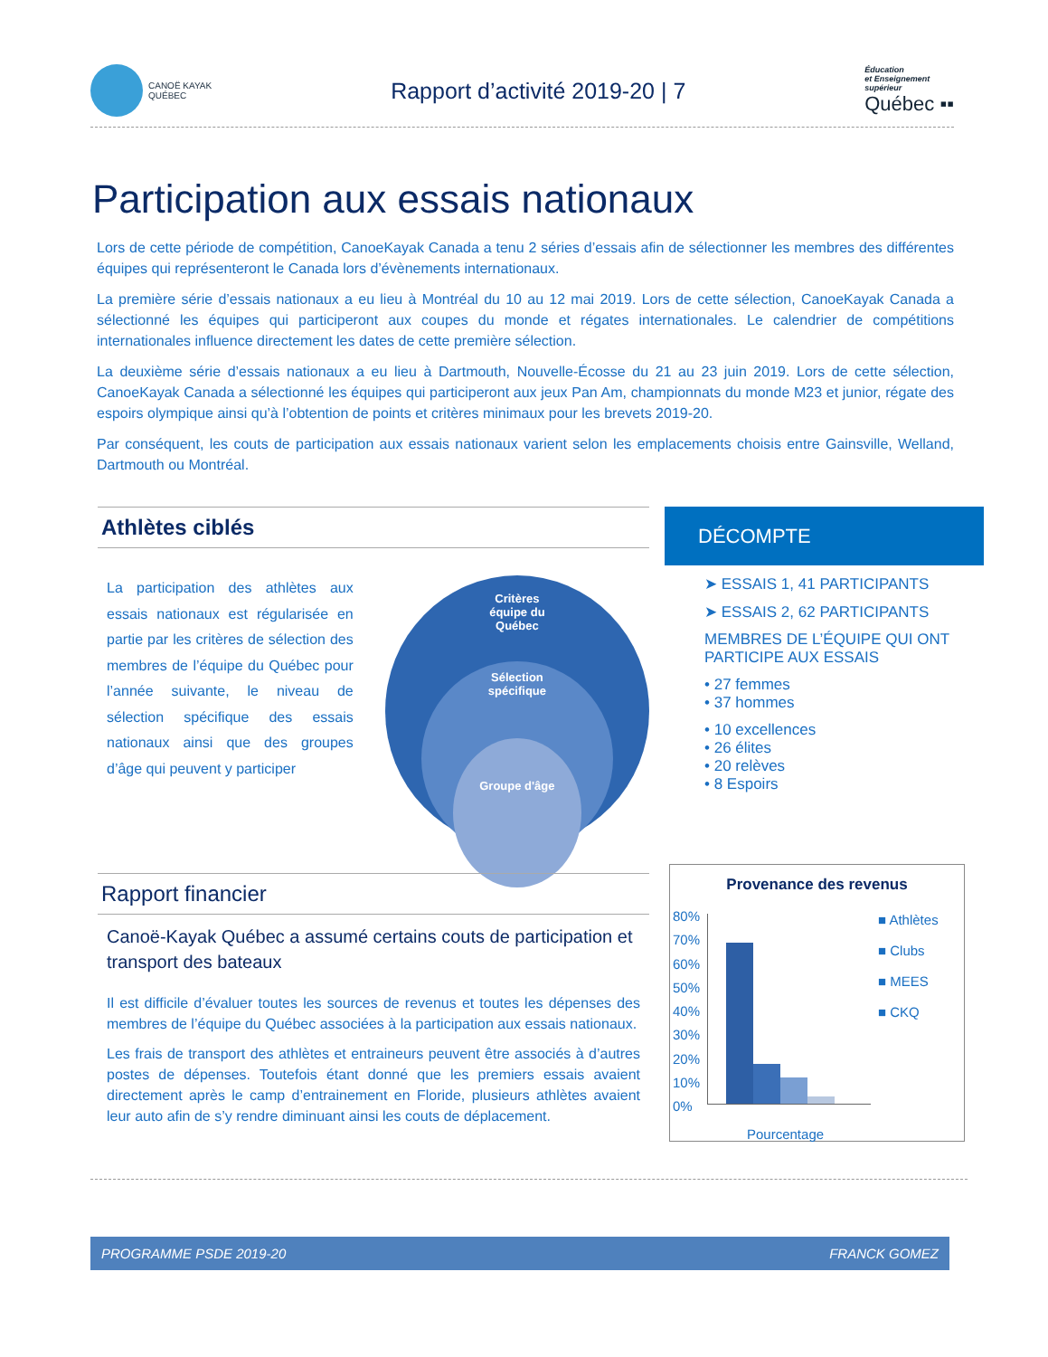CANOË KAYAK
QUÉBEC
Rapport d’activité 2019-20 | 7
Éducation
et Enseignement
supérieur
Québec ▪▪
Participation aux essais nationaux
Lors de cette période de compétition, CanoeKayak Canada a tenu 2 séries d’essais afin de sélectionner les membres des différentes équipes qui représenteront le Canada lors d’évènements internationaux.
La première série d’essais nationaux a eu lieu à Montréal du 10 au 12 mai 2019. Lors de cette sélection, CanoeKayak Canada a sélectionné les équipes qui participeront aux coupes du monde et régates internationales. Le calendrier de compétitions internationales influence directement les dates de cette première sélection.
La deuxième série d’essais nationaux a eu lieu à Dartmouth, Nouvelle-Écosse du 21 au 23 juin 2019. Lors de cette sélection, CanoeKayak Canada a sélectionné les équipes qui participeront aux jeux Pan Am, championnats du monde M23 et junior, régate des espoirs olympique ainsi qu’à l’obtention de points et critères minimaux pour les brevets 2019-20.
Par conséquent, les couts de participation aux essais nationaux varient selon les emplacements choisis entre Gainsville, Welland, Dartmouth ou Montréal.
Athlètes ciblés
La participation des athlètes aux essais nationaux est régularisée en partie par les critères de sélection des membres de l’équipe du Québec pour l’année suivante, le niveau de sélection spécifique des essais nationaux ainsi que des groupes d’âge qui peuvent y participer
Critères
équipe du
Québec
Sélection
spécifique
Groupe d'âge
DÉCOMPTE
➤ ESSAIS 1, 41 PARTICIPANTS
➤ ESSAIS 2, 62 PARTICIPANTS
MEMBRES DE L’ÉQUIPE QUI ONT PARTICIPE AUX ESSAIS
• 27 femmes
• 37 hommes
• 10 excellences
• 26 élites
• 20 relèves
• 8 Espoirs
Rapport financier
Canoë-Kayak Québec a assumé certains couts de participation et transport des bateaux
Il est difficile d’évaluer toutes les sources de revenus et toutes les dépenses des membres de l’équipe du Québec associées à la participation aux essais nationaux.
Les frais de transport des athlètes et entraineurs peuvent être associés à d’autres postes de dépenses. Toutefois étant donné que les premiers essais avaient directement après le camp d’entrainement en Floride, plusieurs athlètes avaient leur auto afin de s’y rendre diminuant ainsi les couts de déplacement.
Provenance des revenus
80%
70%
60%
50%
40%
30%
20%
10%
0%
■ Athlètes
■ Clubs
■ MEES
■ CKQ
Pourcentage
PROGRAMME PSDE 2019-20 FRANCK GOMEZ